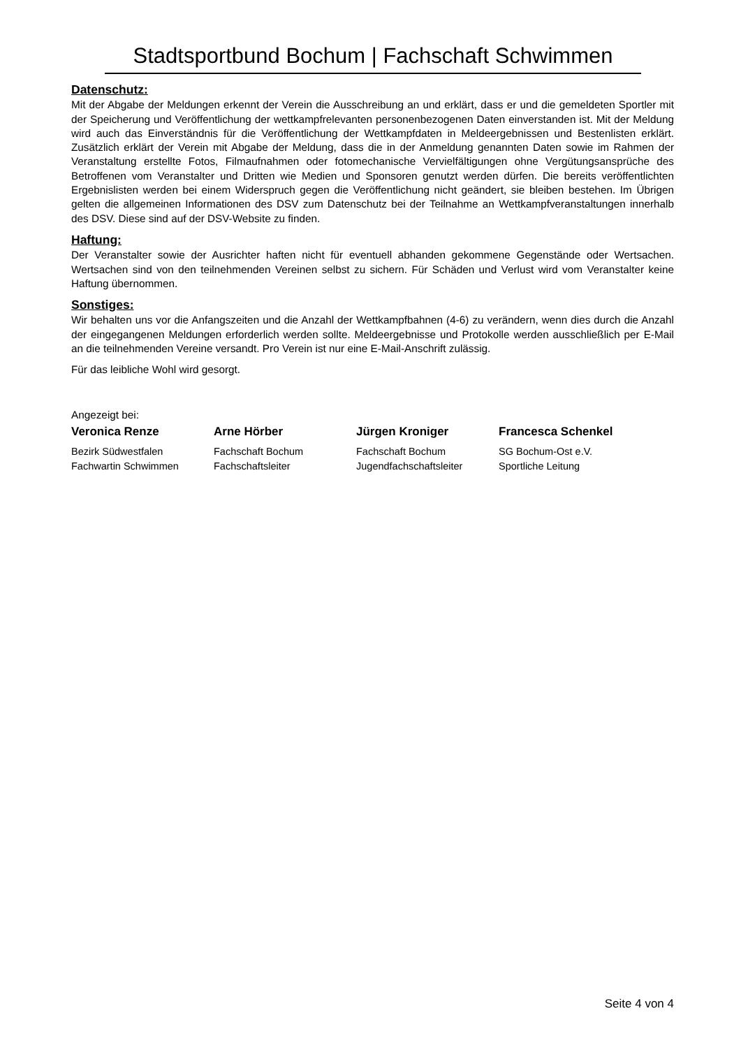Stadtsportbund Bochum | Fachschaft Schwimmen
Datenschutz:
Mit der Abgabe der Meldungen erkennt der Verein die Ausschreibung an und erklärt, dass er und die gemeldeten Sportler mit der Speicherung und Veröffentlichung der wettkampfrelevanten personenbezogenen Daten einverstanden ist. Mit der Meldung wird auch das Einverständnis für die Veröffentlichung der Wettkampfdaten in Meldeergebnissen und Bestenlisten erklärt. Zusätzlich erklärt der Verein mit Abgabe der Meldung, dass die in der Anmeldung genannten Daten sowie im Rahmen der Veranstaltung erstellte Fotos, Filmaufnahmen oder fotomechanische Vervielfältigungen ohne Vergütungsansprüche des Betroffenen vom Veranstalter und Dritten wie Medien und Sponsoren genutzt werden dürfen. Die bereits veröffentlichten Ergebnislisten werden bei einem Widerspruch gegen die Veröffentlichung nicht geändert, sie bleiben bestehen. Im Übrigen gelten die allgemeinen Informationen des DSV zum Datenschutz bei der Teilnahme an Wettkampfveranstaltungen innerhalb des DSV. Diese sind auf der DSV-Website zu finden.
Haftung:
Der Veranstalter sowie der Ausrichter haften nicht für eventuell abhanden gekommene Gegenstände oder Wertsachen. Wertsachen sind von den teilnehmenden Vereinen selbst zu sichern. Für Schäden und Verlust wird vom Veranstalter keine Haftung übernommen.
Sonstiges:
Wir behalten uns vor die Anfangszeiten und die Anzahl der Wettkampfbahnen (4-6) zu verändern, wenn dies durch die Anzahl der eingegangenen Meldungen erforderlich werden sollte. Meldeergebnisse und Protokolle werden ausschließlich per E-Mail an die teilnehmenden Vereine versandt. Pro Verein ist nur eine E-Mail-Anschrift zulässig.
Für das leibliche Wohl wird gesorgt.
Angezeigt bei:
Veronica Renze
Bezirk Südwestfalen
Fachwartin Schwimmen
Arne Hörber
Fachschaft Bochum
Fachschaftsleiter
Jürgen Kroniger
Fachschaft Bochum
Jugendfachschaftsleiter
Francesca Schenkel
SG Bochum-Ost e.V.
Sportliche Leitung
Seite 4 von 4